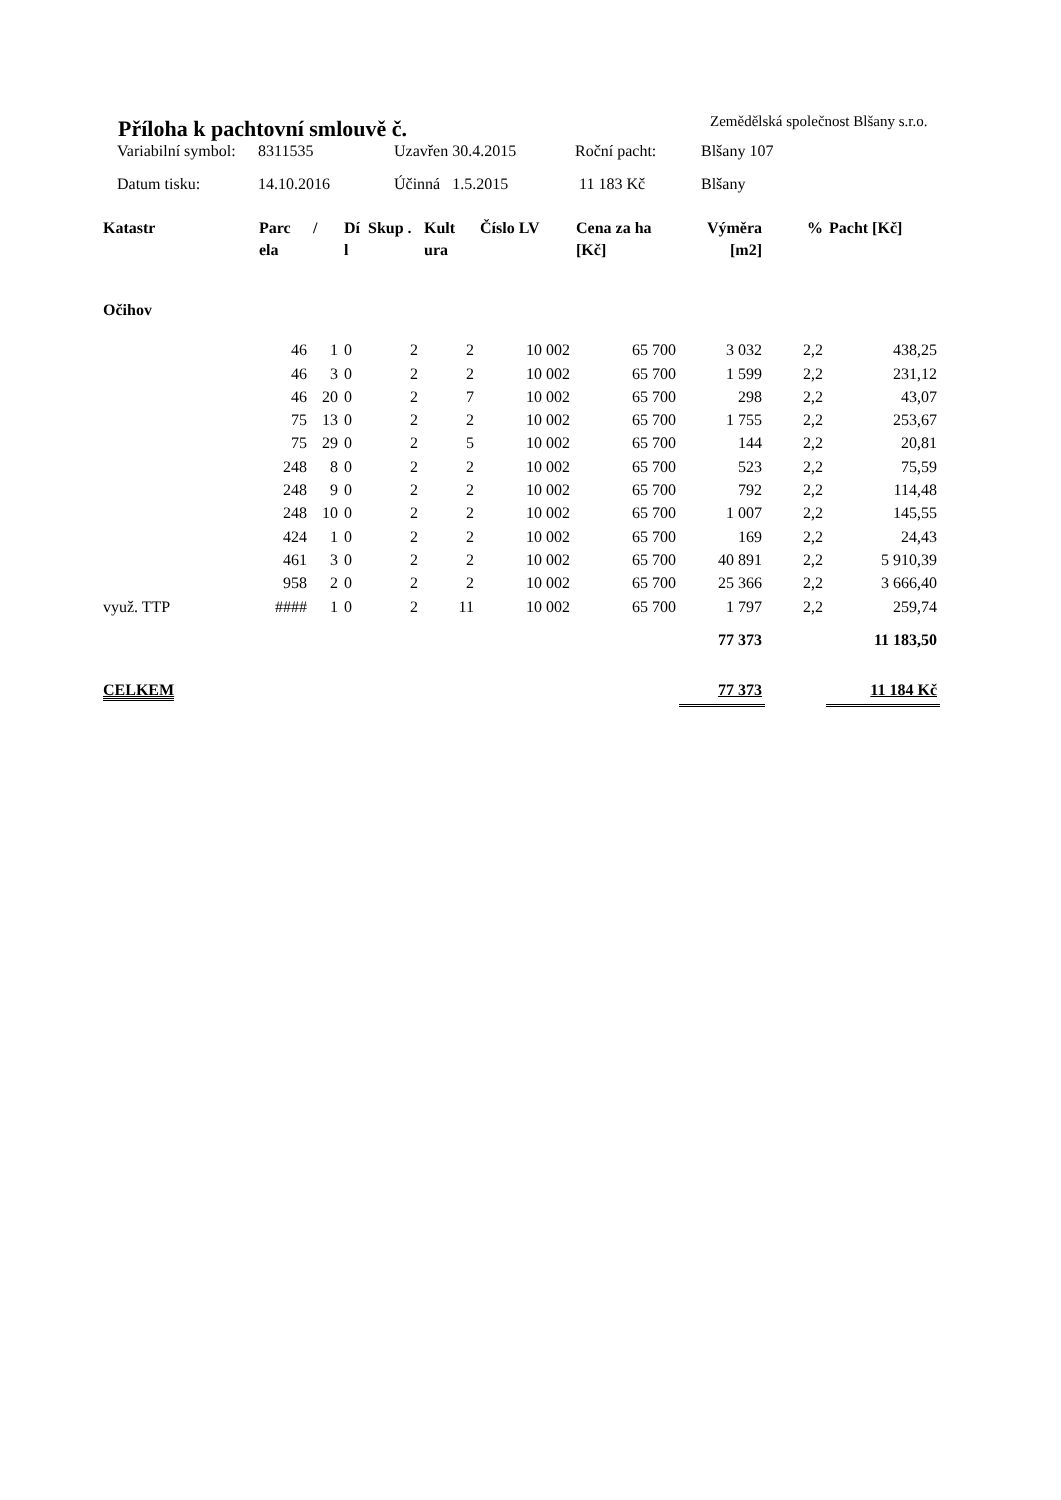Příloha k pachtovní smlouvě č.
Zemědělská společnost Blšany s.r.o.
| Variabilní symbol: | 8311535 | Uzavřen 30.4.2015 | Roční pacht: | Blšany 107 |
| Datum tisku: | 14.10.2016 | Účinná 1.5.2015 | 11 183 Kč | Blšany |
| Katastr | Parc ela | / | Dí l | Skup . | Kult ura | Číslo LV | Cena za ha [Kč] | Výměra [m2] | % | Pacht [Kč] |
| --- | --- | --- | --- | --- | --- | --- | --- | --- | --- | --- |
| Očihov | | | | | | | | | | |
| | 46 | 1 | 0 | 2 | 2 | 10 002 | 65 700 | 3 032 | 2,2 | 438,25 |
| | 46 | 3 | 0 | 2 | 2 | 10 002 | 65 700 | 1 599 | 2,2 | 231,12 |
| | 46 | 20 | 0 | 2 | 7 | 10 002 | 65 700 | 298 | 2,2 | 43,07 |
| | 75 | 13 | 0 | 2 | 2 | 10 002 | 65 700 | 1 755 | 2,2 | 253,67 |
| | 75 | 29 | 0 | 2 | 5 | 10 002 | 65 700 | 144 | 2,2 | 20,81 |
| | 248 | 8 | 0 | 2 | 2 | 10 002 | 65 700 | 523 | 2,2 | 75,59 |
| | 248 | 9 | 0 | 2 | 2 | 10 002 | 65 700 | 792 | 2,2 | 114,48 |
| | 248 | 10 | 0 | 2 | 2 | 10 002 | 65 700 | 1 007 | 2,2 | 145,55 |
| | 424 | 1 | 0 | 2 | 2 | 10 002 | 65 700 | 169 | 2,2 | 24,43 |
| | 461 | 3 | 0 | 2 | 2 | 10 002 | 65 700 | 40 891 | 2,2 | 5 910,39 |
| | 958 | 2 | 0 | 2 | 2 | 10 002 | 65 700 | 25 366 | 2,2 | 3 666,40 |
| využ. TTP | #### | 1 | 0 | 2 | 11 | 10 002 | 65 700 | 1 797 | 2,2 | 259,74 |
| | | | | | | | | 77 373 | | 11 183,50 |
| CELKEM | | | | | | | | 77 373 | | 11 184 Kč |